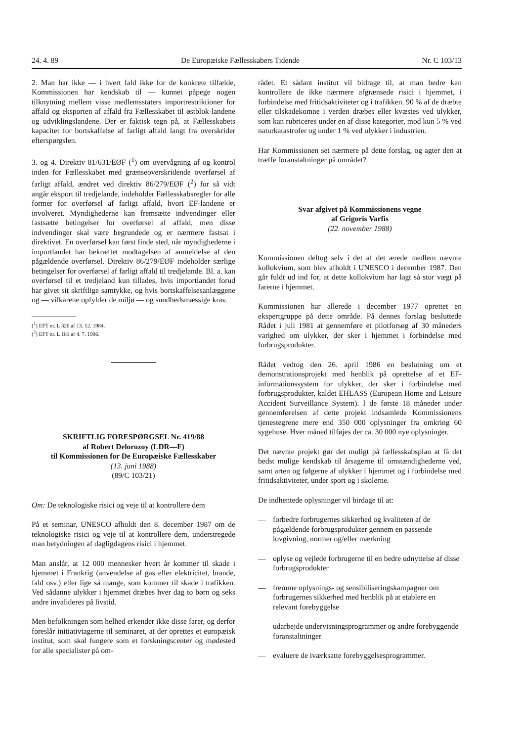24. 4. 89 De Europæiske Fællesskabers Tidende Nr. C 103/13
2. Man har ikke — i hvert fald ikke for de konkrete tilfælde, Kommissionen har kendskab til — kunnet påpege nogen tilknytning mellem visse medlemsstaters importrestriktioner for affald og eksporten af affald fra Fællesskabet til østblok-landene og udviklingslandene. Der er faktisk tegn på, at Fællesskabets kapacitet for bortskaffelse af farligt affald langt fra overskrider efterspørgslen.
3. og 4. Direktiv 81/631/EØF (<sup>1</sup>) om overvågning af og kontrol inden for Fællesskabet med grænseoverskridende overførsel af farligt affald, ændret ved direktiv 86/279/EØF (<sup>2</sup>) for så vidt angår eksport til tredjelande, indeholder Fællesskabsregler for alle former for overførsel af farligt affald, hvori EF-landene er involveret. Myndighederne kan fremsætte indvendinger eller fastsætte betingelser for overførsel af affald, men disse indvendinger skal være begrundede og er nærmere fastsat i direktivet. En overførsel kan først finde sted, når myndighederne i importlandet har bekræftet modtagelsen af anmeldelse af den pågældende overførsel. Direktiv 86/279/EØF indeholder særlige betingelser for overførsel af farligt affald til tredjelande. Bl. a. kan overførsel til et tredjeland kun tillades, hvis importlandet forud har givet sit skriftlige samtykke, og hvis bortskaffelsesanlæggene og — vilkårene opfylder de miljø — og sundhedsmæssige krav.
(<sup>1</sup>) EFT nr. L 326 af 13. 12. 1984.
(<sup>2</sup>) EFT nr. L 181 af 4. 7. 1986.
SKRIFTLIG FORESPØRGSEL Nr. 419/88
af Robert Delorozoy (LDR—F)
til Kommissionen for De Europæiske Fællesskaber
(13. juni 1988)
(89/C 103/21)
Om: De teknologiske risici og veje til at kontrollere dem
På et seminar, UNESCO afholdt den 8. december 1987 om de teknologiske risici og veje til at kontrollere dem, understregede man betydningen af dagligdagens risici i hjemmet.
Man anslår, at 12 000 mennesker hvert år kommer til skade i hjemmet i Frankrig (anvendelse af gas eller elektricitet, brande, fald osv.) eller lige så mange, som kommer til skade i trafikken. Ved sådanne ulykker i hjemmet dræbes hver dag to børn og seks andre invalideres på livstid.
Men befolkningen som helhed erkender ikke disse farer, og derfor foreslår initiativtagerne til seminaret, at der oprettes et europæisk institut, som skal fungere som et forskningscenter og mødested for alle specialister på om-
rådet. Et sådant institut vil bidrage til, at man bedre kan kontrollere de ikke nærmere afgrænsede risici i hjemmet, i forbindelse med fritidsaktiviteter og i trafikken. 90 % af de dræbte eller tilskadekomne i verden dræbes eller kvæstes ved ulykker, som kan rubriceres under en af disse kategorier, mod kun 5 % ved naturkatastrofer og under 1 % ved ulykker i industrien.
Har Kommissionen set nærmere på dette forslag, og agter den at træffe foranstaltninger på området?
Svar afgivet på Kommissionens vegne
af Grigoris Varfis
(22. november 1988)
Kommissionen deltog selv i det af det ærede medlem nævnte kollokvium, som blev afholdt i UNESCO i december 1987. Den går fuldt ud ind for, at dette kollokvium har lagt så stor vægt på farerne i hjemmet.
Kommissionen har allerede i december 1977 oprettet en ekspertgruppe på dette område. På dennes forslag besluttede Rådet i juli 1981 at gennemføre et pilotforsøg af 30 måneders varighed om ulykker, der sker i hjemmet i forbindelse med forbrugsprodukter.
Rådet vedtog den 26. april 1986 en beslutning om et demonstrationsprojekt med henblik på oprettelse af et EF-informationssystem for ulykker, der sker i forbindelse med forbrugsprodukter, kaldet EHLASS (European Home and Leisure Accident Surveillance System). I de første 18 måneder under gennemførelsen af dette projekt indsamlede Kommissionens tjenestegrene mere end 350 000 oplysninger fra omkring 60 sygehuse. Hver måned tilføjes der ca. 30 000 nye oplysninger.
Det nævnte projekt gør det muligt på fællesskabsplan at få det bedst mulige kendskab til årsagerne til omstændighederne ved, samt arten og følgerne af ulykker i hjemmet og i forbindelse med fritidsaktiviteter, under sport og i skolerne.
De indhentede oplysninger vil birdage til at:
— forbedre forbrugernes sikkerhed og kvaliteten af de pågældende forbrugsprodukter gennem en passende lovgivning, normer og/eller mærkning
— oplyse og vejlede forbrugerne til en bedre udnyttelse af disse forbrugsprodukter
— fremme oplysnings- og sensibiliseringskampagner om forbrugernes sikkerhed med henblik på at etablere en relevant forebyggelse
— udarbejde undervisningsprogrammer og andre forebyggende foranstaltninger
— evaluere de iværksatte forebyggelsesprogrammer.